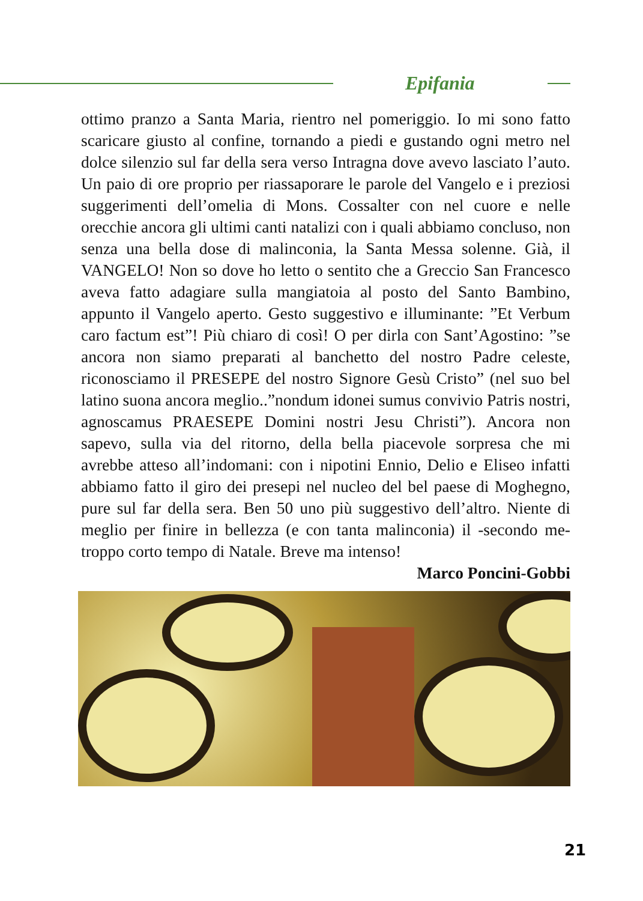Epifania
ottimo pranzo a Santa Maria, rientro nel pomeriggio. Io mi sono fatto scaricare giusto al confine, tornando a piedi e gustando ogni metro nel dolce silenzio sul far della sera verso Intragna dove avevo lasciato l’auto. Un paio di ore proprio per riassaporare le parole del Vangelo e i preziosi suggerimenti dell’omelia di Mons. Cossalter con nel cuore e nelle orecchie ancora gli ultimi canti natalizi con i quali abbiamo concluso, non senza una bella dose di malinconia, la Santa Messa solenne. Già, il VANGELO! Non so dove ho letto o sentito che a Greccio San Francesco aveva fatto adagiare sulla mangiatoia al posto del Santo Bambino, appunto il Vangelo aperto. Gesto suggestivo e illuminante: ”Et Verbum caro factum est”! Più chiaro di così! O per dirla con Sant’Agostino: ”se ancora non siamo preparati al banchetto del nostro Padre celeste, riconosciamo il PRESEPE del nostro Signore Gesù Cristo” (nel suo bel latino suona ancora meglio..”nondum idonei sumus convivio Patris nostri, agnoscamus PRAESEPE Domini nostri Jesu Christi”). Ancora non sapevo, sulla via del ritorno, della bella piacevole sorpresa che mi avrebbe atteso all’indomani: con i nipotini Ennio, Delio e Eliseo infatti abbiamo fatto il giro dei presepi nel nucleo del bel paese di Moghegno, pure sul far della sera. Ben 50 uno più suggestivo dell’altro. Niente di meglio per finire in bellezza (e con tanta malinconia) il -secondo me- troppo corto tempo di Natale. Breve ma intenso!
Marco Poncini-Gobbi
21